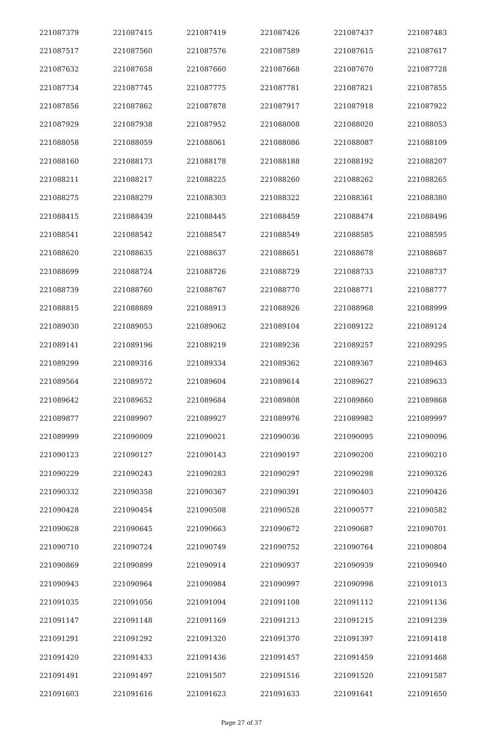| 221087379 | 221087415 | 221087419 | 221087426 | 221087437 | 221087483 |
| 221087517 | 221087560 | 221087576 | 221087589 | 221087615 | 221087617 |
| 221087632 | 221087658 | 221087660 | 221087668 | 221087670 | 221087728 |
| 221087734 | 221087745 | 221087775 | 221087781 | 221087821 | 221087855 |
| 221087856 | 221087862 | 221087878 | 221087917 | 221087918 | 221087922 |
| 221087929 | 221087938 | 221087952 | 221088008 | 221088020 | 221088053 |
| 221088058 | 221088059 | 221088061 | 221088086 | 221088087 | 221088109 |
| 221088160 | 221088173 | 221088178 | 221088188 | 221088192 | 221088207 |
| 221088211 | 221088217 | 221088225 | 221088260 | 221088262 | 221088265 |
| 221088275 | 221088279 | 221088303 | 221088322 | 221088361 | 221088380 |
| 221088415 | 221088439 | 221088445 | 221088459 | 221088474 | 221088496 |
| 221088541 | 221088542 | 221088547 | 221088549 | 221088585 | 221088595 |
| 221088620 | 221088635 | 221088637 | 221088651 | 221088678 | 221088687 |
| 221088699 | 221088724 | 221088726 | 221088729 | 221088733 | 221088737 |
| 221088739 | 221088760 | 221088767 | 221088770 | 221088771 | 221088777 |
| 221088815 | 221088889 | 221088913 | 221088926 | 221088968 | 221088999 |
| 221089030 | 221089053 | 221089062 | 221089104 | 221089122 | 221089124 |
| 221089141 | 221089196 | 221089219 | 221089236 | 221089257 | 221089295 |
| 221089299 | 221089316 | 221089334 | 221089362 | 221089367 | 221089463 |
| 221089564 | 221089572 | 221089604 | 221089614 | 221089627 | 221089633 |
| 221089642 | 221089652 | 221089684 | 221089808 | 221089860 | 221089868 |
| 221089877 | 221089907 | 221089927 | 221089976 | 221089982 | 221089997 |
| 221089999 | 221090009 | 221090021 | 221090036 | 221090095 | 221090096 |
| 221090123 | 221090127 | 221090143 | 221090197 | 221090200 | 221090210 |
| 221090229 | 221090243 | 221090283 | 221090297 | 221090298 | 221090326 |
| 221090332 | 221090358 | 221090367 | 221090391 | 221090403 | 221090426 |
| 221090428 | 221090454 | 221090508 | 221090528 | 221090577 | 221090582 |
| 221090628 | 221090645 | 221090663 | 221090672 | 221090687 | 221090701 |
| 221090710 | 221090724 | 221090749 | 221090752 | 221090764 | 221090804 |
| 221090869 | 221090899 | 221090914 | 221090937 | 221090939 | 221090940 |
| 221090943 | 221090964 | 221090984 | 221090997 | 221090998 | 221091013 |
| 221091035 | 221091056 | 221091094 | 221091108 | 221091112 | 221091136 |
| 221091147 | 221091148 | 221091169 | 221091213 | 221091215 | 221091239 |
| 221091291 | 221091292 | 221091320 | 221091370 | 221091397 | 221091418 |
| 221091420 | 221091433 | 221091436 | 221091457 | 221091459 | 221091468 |
| 221091491 | 221091497 | 221091507 | 221091516 | 221091520 | 221091587 |
| 221091603 | 221091616 | 221091623 | 221091633 | 221091641 | 221091650 |
Page 27 of 37